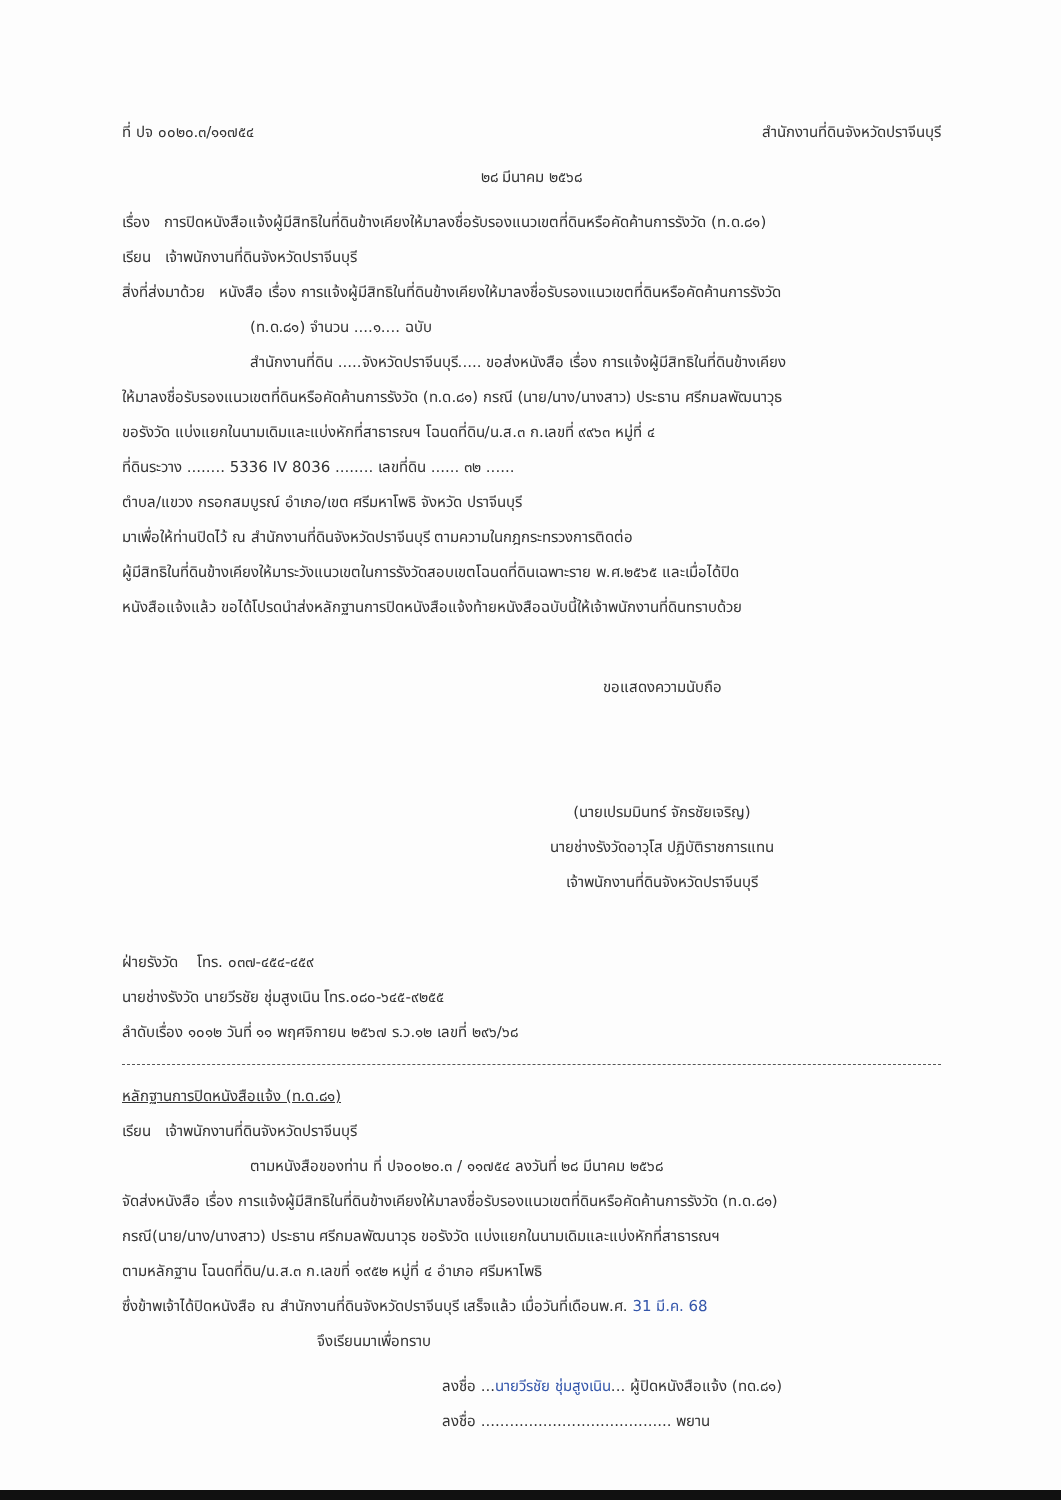ที่ ปจ ๐๐๒๐.๓/๑๑๗๕๔ สำนักงานที่ดินจังหวัดปราจีนบุรี
๒๘ มีนาคม ๒๕๖๘
เรื่อง การปิดหนังสือแจ้งผู้มีสิทธิในที่ดินข้างเคียงให้มาลงชื่อรับรองแนวเขตที่ดินหรือคัดค้านการรังวัด (ท.ด.๘๑)
เรียน เจ้าพนักงานที่ดินจังหวัดปราจีนบุรี
สิ่งที่ส่งมาด้วย หนังสือ เรื่อง การแจ้งผู้มีสิทธิในที่ดินข้างเคียงให้มาลงชื่อรับรองแนวเขตที่ดินหรือคัดค้านการรังวัด
(ท.ด.๘๑) จำนวน ....๑.... ฉบับ
สำนักงานที่ดิน .....จังหวัดปราจีนบุรี..... ขอส่งหนังสือ เรื่อง การแจ้งผู้มีสิทธิในที่ดินข้างเคียง
ให้มาลงชื่อรับรองแนวเขตที่ดินหรือคัดค้านการรังวัด (ท.ด.๘๑) กรณี (นาย/นาง/นางสาว) ประธาน ศรีกมลพัฒนาวุธ
ขอรังวัด แบ่งแยกในนามเดิมและแบ่งหักที่สาธารณฯ โฉนดที่ดิน/น.ส.๓ ก.เลขที่ ๙๙๖๓ หมู่ที่ ๔
ที่ดินระวาง ........ 5336 IV 8036 ........ เลขที่ดิน ...... ๓๒ ......
ตำบล/แขวง กรอกสมบูรณ์ อำเภอ/เขต ศรีมหาโพธิ จังหวัด ปราจีนบุรี
มาเพื่อให้ท่านปิดไว้ ณ สำนักงานที่ดินจังหวัดปราจีนบุรี ตามความในกฎกระทรวงการติดต่อ
ผู้มีสิทธิในที่ดินข้างเคียงให้มาระวังแนวเขตในการรังวัดสอบเขตโฉนดที่ดินเฉพาะราย พ.ศ.๒๕๖๕ และเมื่อได้ปิด
หนังสือแจ้งแล้ว ขอได้โปรดนำส่งหลักฐานการปิดหนังสือแจ้งท้ายหนังสือฉบับนี้ให้เจ้าพนักงานที่ดินทราบด้วย
ขอแสดงความนับถือ
(นายเปรมมินทร์ จักรชัยเจริญ)
นายช่างรังวัดอาวุโส ปฏิบัติราชการแทน
เจ้าพนักงานที่ดินจังหวัดปราจีนบุรี
ฝ่ายรังวัด โทร. ๐๓๗-๔๕๔-๔๕๙
นายช่างรังวัด นายวีรชัย ชุ่มสูงเนิน โทร.๐๘๐-๖๔๕-๙๒๕๕
ลำดับเรื่อง ๑๐๑๒ วันที่ ๑๑ พฤศจิกายน ๒๕๖๗ ร.ว.๑๒ เลขที่ ๒๙๖/๖๘
หลักฐานการปิดหนังสือแจ้ง (ท.ด.๘๑)
เรียน เจ้าพนักงานที่ดินจังหวัดปราจีนบุรี
ตามหนังสือของท่าน ที่ ปจ๐๐๒๐.๓ / ๑๑๗๕๔ ลงวันที่ ๒๘ มีนาคม ๒๕๖๘
จัดส่งหนังสือ เรื่อง การแจ้งผู้มีสิทธิในที่ดินข้างเคียงให้มาลงชื่อรับรองแนวเขตที่ดินหรือคัดค้านการรังวัด (ท.ด.๘๑)
กรณี(นาย/นาง/นางสาว) ประธาน ศรีกมลพัฒนาวุธ ขอรังวัด แบ่งแยกในนามเดิมและแบ่งหักที่สาธารณฯ
ตามหลักฐาน โฉนดที่ดิน/น.ส.๓ ก.เลขที่ ๑๙๕๒ หมู่ที่ ๔ อำเภอ ศรีมหาโพธิ
ซึ่งข้าพเจ้าได้ปิดหนังสือ ณ สำนักงานที่ดินจังหวัดปราจีนบุรี เสร็จแล้ว เมื่อวันที่เดือนพ.ศ. 31 มี.ค. 68
จึงเรียนมาเพื่อทราบ
ลงชื่อ ...นายวีรชัย ชุ่มสูงเนิน... ผู้ปิดหนังสือแจ้ง (ทด.๘๑)
ลงชื่อ ........................................ พยาน